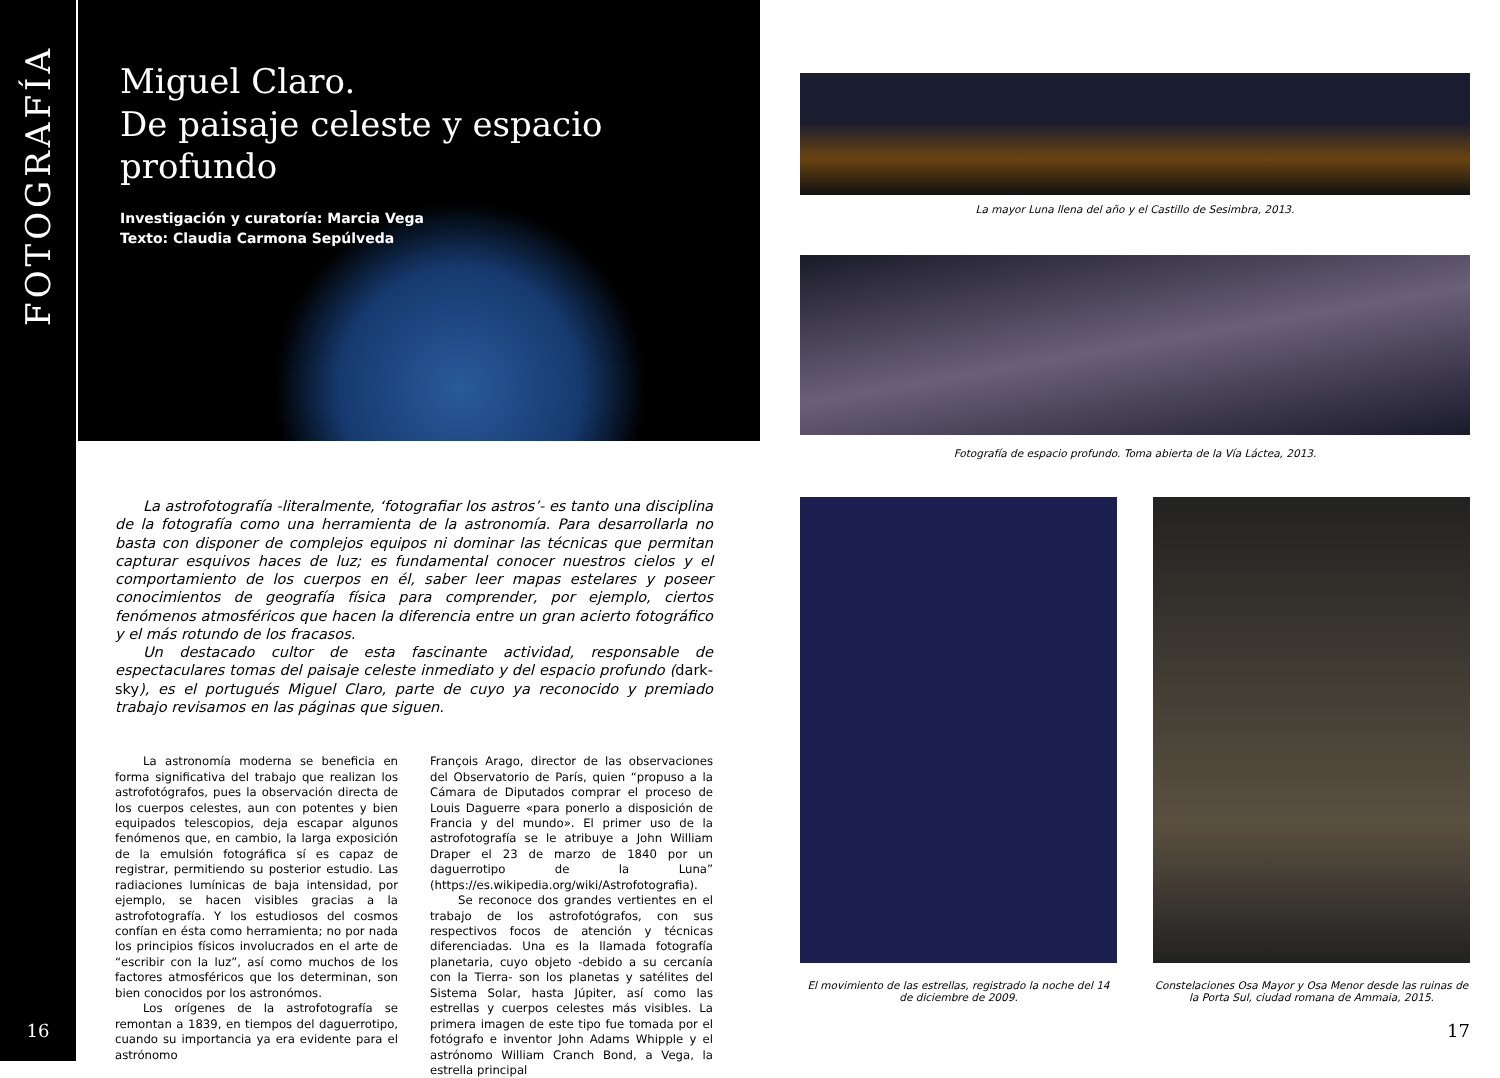FOTOGRAFÍA
16
Miguel Claro.
De paisaje celeste y espacio profundo
Investigación y curatoría: Marcia Vega
Texto: Claudia Carmona Sepúlveda
La astrofotografía -literalmente, ‘fotografiar los astros’- es tanto una disciplina de la fotografía como una herramienta de la astronomía. Para desarrollarla no basta con disponer de complejos equipos ni dominar las técnicas que permitan capturar esquivos haces de luz; es fundamental conocer nuestros cielos y el comportamiento de los cuerpos en él, saber leer mapas estelares y poseer conocimientos de geografía física para comprender, por ejemplo, ciertos fenómenos atmosféricos que hacen la diferencia entre un gran acierto fotográfico y el más rotundo de los fracasos.
Un destacado cultor de esta fascinante actividad, responsable de espectaculares tomas del paisaje celeste inmediato y del espacio profundo (dark-sky), es el portugués Miguel Claro, parte de cuyo ya reconocido y premiado trabajo revisamos en las páginas que siguen.
La astronomía moderna se beneficia en forma significativa del trabajo que realizan los astrofotógrafos, pues la observación directa de los cuerpos celestes, aun con potentes y bien equipados telescopios, deja escapar algunos fenómenos que, en cambio, la larga exposición de la emulsión fotográfica sí es capaz de registrar, permitiendo su posterior estudio. Las radiaciones lumínicas de baja intensidad, por ejemplo, se hacen visibles gracias a la astrofotografía. Y los estudiosos del cosmos confían en ésta como herramienta; no por nada los principios físicos involucrados en el arte de “escribir con la luz”, así como muchos de los factores atmosféricos que los determinan, son bien conocidos por los astronómos.
Los orígenes de la astrofotografía se remontan a 1839, en tiempos del daguerrotipo, cuando su importancia ya era evidente para el astrónomo
François Arago, director de las observaciones del Observatorio de París, quien “propuso a la Cámara de Diputados comprar el proceso de Louis Daguerre «para ponerlo a disposición de Francia y del mundo». El primer uso de la astrofotografía se le atribuye a John William Draper el 23 de marzo de 1840 por un daguerrotipo de la Luna” (https://es.wikipedia.org/wiki/Astrofotografia).
Se reconoce dos grandes vertientes en el trabajo de los astrofotógrafos, con sus respectivos focos de atención y técnicas diferenciadas. Una es la llamada fotografía planetaria, cuyo objeto -debido a su cercanía con la Tierra- son los planetas y satélites del Sistema Solar, hasta Júpiter, así como las estrellas y cuerpos celestes más visibles. La primera imagen de este tipo fue tomada por el fotógrafo e inventor John Adams Whipple y el astrónomo William Cranch Bond, a Vega, la estrella principal
La mayor Luna llena del año y el Castillo de Sesimbra, 2013.
Fotografía de espacio profundo. Toma abierta de la Vía Láctea, 2013.
El movimiento de las estrellas, registrado la noche del 14 de diciembre de 2009.
Constelaciones Osa Mayor y Osa Menor desde las ruinas de la Porta Sul, ciudad romana de Ammaia, 2015.
17